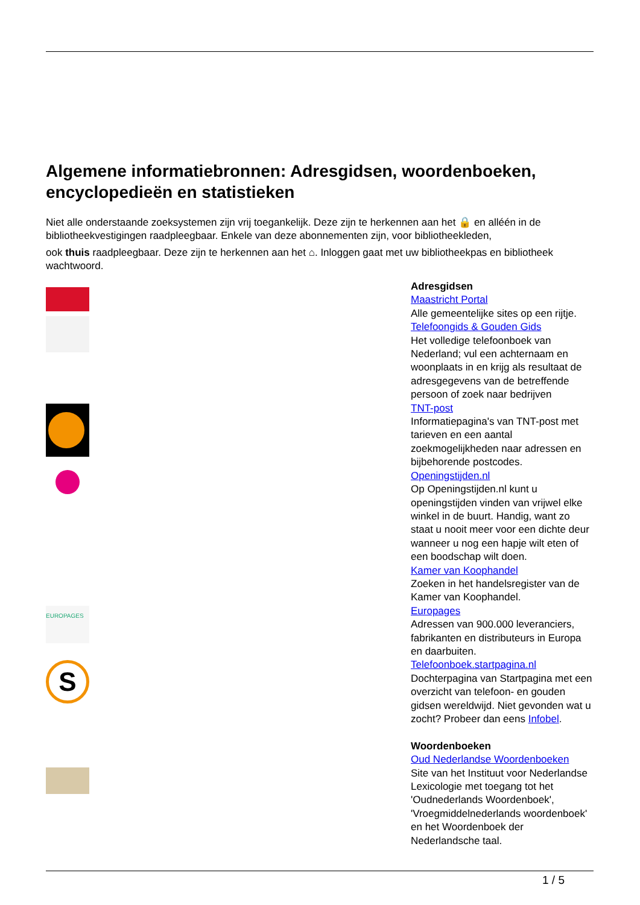Algemene informatiebronnen: Adresgidsen, woordenboeken, encyclopedieën en statistieken
Niet alle onderstaande zoeksystemen zijn vrij toegankelijk. Deze zijn te herkennen aan het 🔒 en alléén in de bibliotheekvestigingen raadpleegbaar. Enkele van deze abonnementen zijn, voor bibliotheekleden,
ook thuis raadpleegbaar. Deze zijn te herkennen aan het ⌂. Inloggen gaat met uw bibliotheekpas en bibliotheek wachtwoord.
EUROPAGES
S
Adresgidsen
Maastricht Portal
Alle gemeentelijke sites op een rijtje.
Telefoongids & Gouden Gids
Het volledige telefoonboek van Nederland; vul een achternaam en woonplaats in en krijg als resultaat de adresgegevens van de betreffende persoon of zoek naar bedrijven
TNT-post
Informatiepagina's van TNT-post met tarieven en een aantal zoekmogelijkheden naar adressen en bijbehorende postcodes.
Openingstijden.nl
Op Openingstijden.nl kunt u openingstijden vinden van vrijwel elke winkel in de buurt. Handig, want zo staat u nooit meer voor een dichte deur wanneer u nog een hapje wilt eten of een boodschap wilt doen.
Kamer van Koophandel
Zoeken in het handelsregister van de Kamer van Koophandel.
Europages
Adressen van 900.000 leveranciers, fabrikanten en distributeurs in Europa en daarbuiten.
Telefoonboek.startpagina.nl
Dochterpagina van Startpagina met een overzicht van telefoon- en gouden gidsen wereldwijd. Niet gevonden wat u zocht? Probeer dan eens Infobel.
Woordenboeken
Oud Nederlandse Woordenboeken
Site van het Instituut voor Nederlandse Lexicologie met toegang tot het 'Oudnederlands Woordenboek', 'Vroegmiddelnederlands woordenboek' en het Woordenboek der Nederlandsche taal.
1 / 5